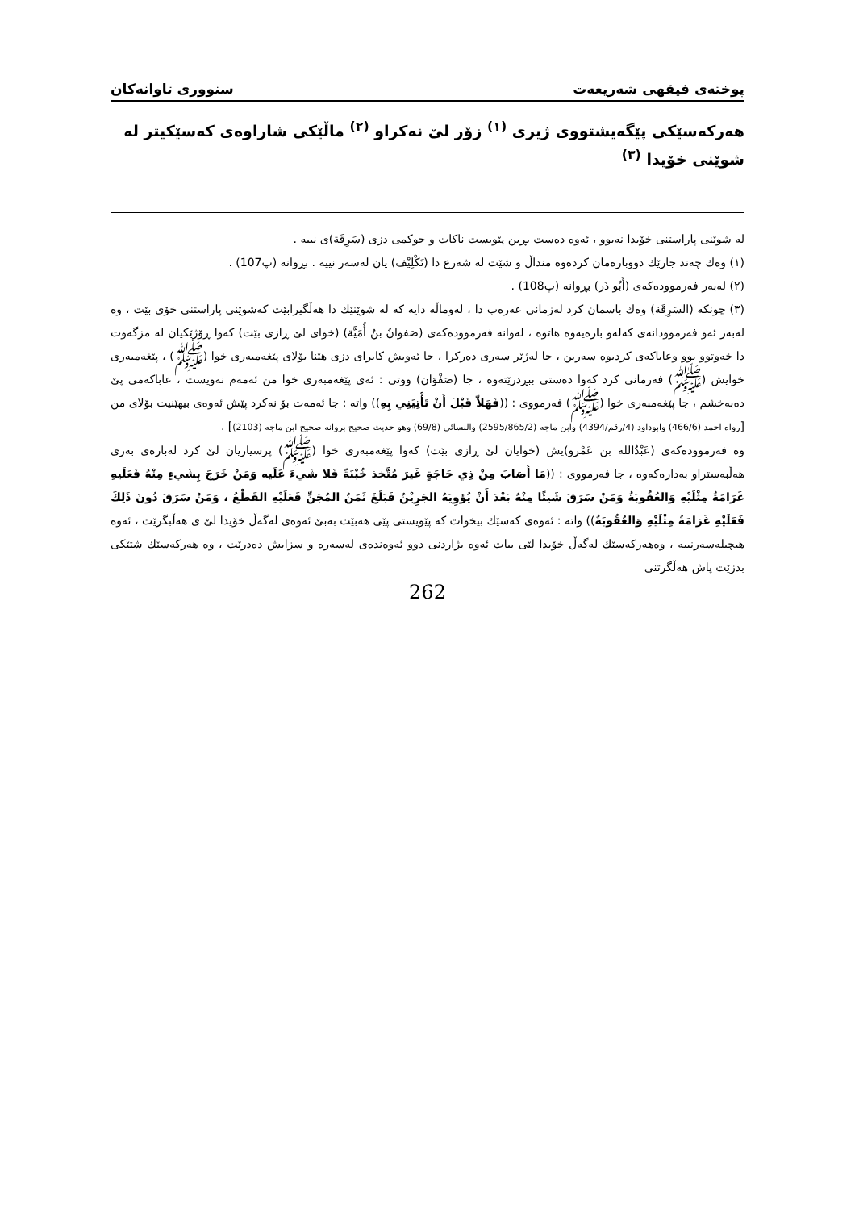پوختەی فیقهی شەریعەت سنووری تاوانەكان
هەركەسێكی پێگەیشتووی ژیری <sup>(١)</sup> زۆر لێ نەكراو <sup>(٢)</sup> ماڵێكی شاراوەی كەسێكیتر لە شوێنی خۆیدا <sup>(٣)</sup>
لە شوێنی پاراستنی خۆیدا نەبوو ، ئەوە دەست بڕین پێویست ناكات و حوكمی دزی (سَرِقَة)ی نییە .
(١) وەك چەند جارێك دووبارەمان كردەوە منداڵ و شێت لە شەرع دا (تَكْلِيْف) یان لەسەر نییە . بڕوانە (پ107) .
(٢) لەبەر فەرموودەكەی (أَبُو ذَر) بڕوانە (پ108) .
(٣) چونكە (السَرِقَة) وەك باسمان كرد لەزمانی عەرەب دا ، لەوماڵە دایە كە لە شوێنێك دا هەڵگیرابێت كەشوێنی پاراستنی خۆی بێت ، وە لەبەر ئەو فەرموودانەی كەلەو بارەیەوە هاتوە ، لەوانە فەرموودەكەی (صَفوانُ بنُ أُمَيَّة) (خوای لێ ڕازی بێت) كەوا ڕۆژێكیان لە مزگەوت دا خەوتوو بوو وعاباكەی كردبوە سەرین ، جا لەژێر سەری دەركرا ، جا ئەویش كابرای دزی هێنا بۆلای پێغەمبەری خوا (ﷺ) ، پێغەمبەری خوایش (ﷺ) فەرمانی كرد كەوا دەستی ببڕدرێتەوە ، جا (صَفْوَان) ووتی : ئەی پێغەمبەری خوا من ئەمەم نەویست ، عاباكەمی پێ دەبەخشم ، جا پێغەمبەری خوا (ﷺ) فەرمووی : ((فَهَلاّ قَبْلَ أَنْ تَأْتِيَنِي بِهِ)) واتە : جا ئەمەت بۆ نەكرد پێش ئەوەی بیهێنیت بۆلای من [رواه احمد (466/6) وابوداود (4/رقم/4394) وابن ماجه (2595/865/2) والنسائي (69/8) وهو حديث صحيح بروانە صحيح ابن ماجه (2103)] .
وە فەرموودەكەی (عَبْدُالله بن عَمْرو)یش (خوایان لێ ڕازی بێت) كەوا پێغەمبەری خوا (ﷺ) پرسیاریان لێ كرد لەبارەی بەری هەڵبەستراو بەدارەكەوە ، جا فەرمووی : ((مَا أَصَابَ مِنْ ذِي حَاجَةٍ غَيرَ مُتَّخذ خُبْنَةً فَلا شَيءَ عَلَيه وَمَنْ خَرَجَ بِشَيءٍ مِنْهُ فَعَلَيهِ غَرَامَةُ مِثْلَيْهِ وَالعُقُوبَةُ وَمَنْ سَرَقَ شَيئًا مِنْهُ بَعْدَ أَنْ يُؤوِيَهُ الجَرِيْنُ فَبَلَغَ ثَمَنُ المُجَنِّ فَعَلَيْهِ القَطْعُ ، وَمَنْ سَرَقَ دُونَ ذَلِكَ فَعَلَيْهِ غَرَامَةُ مِثْلَيْهِ وَالعُقُوبَةُ)) واتە : ئەوەی كەسێك بیخوات كە پێویستی پێی هەبێت بەبێ ئەوەی لەگەڵ خۆیدا لێ ی هەڵبگرێت ، ئەوە هیچیلەسەرنییە ، وەهەركەسێك لەگەڵ خۆیدا لێی ببات ئەوە بژاردنی دوو ئەوەندەی لەسەرە و سزایش دەدرێت ، وە هەركەسێك شتێكی بدزێت پاش هەڵگرتنی
262